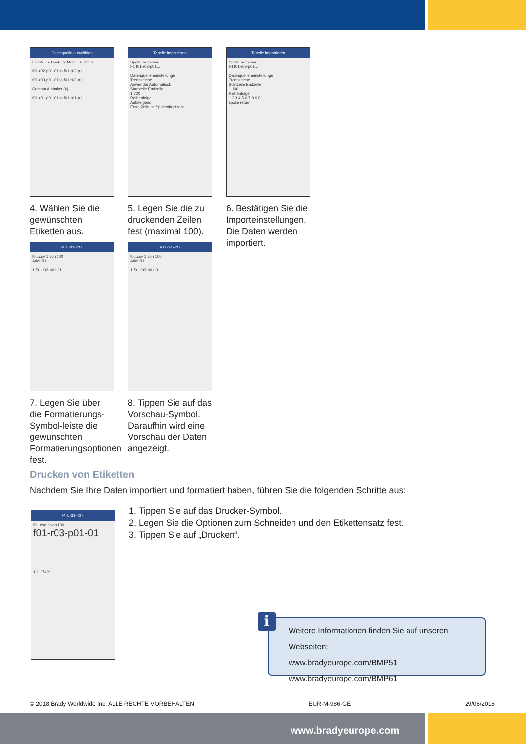Datenquelle auswählen
LinkW... > Brad... > Medi... > Cat 5...
f01-r02-p01-01 to f01-r02-p1...
f01-r03-p01-01 to f01-r03-p1...
Custom Alphabet (4)
f01-r01-p01-01 to f01-r01-p1...
4. Wählen Sie die gewünschten Etiketten aus.
Tabelle importieren
Spalte Vorschau
F1 f01-r03-p01...
Datenquelleneinstellunge
Trennzeiche
Anwender Automatisch
Startzeile Endzeile
1 720
Reihenfolge
Aufsteigend
Erste Zeile ist Spaltenkopfzeile
5. Legen Sie die zu druckenden Zeilen fest (maximal 100).
Tabelle importieren
Spalte Vorschau
F1 f01-r03-p01...
Datenquelleneinstellunge
Trennzeiche
Startzeile Endzeile
1 100
Reihenfolge
1 2 3 4 5 6 7 8 9 0
spatie return
6. Bestätigen Sie die Importeinstellungen. Die Daten werden importiert.
PTL-31-427
f0...csv 1 von 100
Arial B I
1 f01-r03-p01-01
7. Legen Sie über die Formatierungs-Symbol-leiste die gewünschten Formatierungsoptionen fest.
PTL-31-427
f0...csv 1 von 100
Arial B I
1 f01-r03-p01-01
8. Tippen Sie auf das Vorschau-Symbol. Daraufhin wird eine Vorschau der Daten angezeigt.
Drucken von Etiketten
Nachdem Sie Ihre Daten importiert und formatiert haben, führen Sie die folgenden Schritte aus:
PTL-31-427
f0...csv 1 von 100
f01-r03-p01-01
1:1 174%
1. Tippen Sie auf das Drucker-Symbol.
2. Legen Sie die Optionen zum Schneiden und den Etikettensatz fest.
3. Tippen Sie auf „Drucken“.
i
Weitere Informationen finden Sie auf unseren Webseiten:
www.bradyeurope.com/BMP51
www.bradyeurope.com/BMP61
© 2018 Brady Worldwide Inc. ALLE RECHTE VORBEHALTEN EUR-M-986-GE 29/06/2018
www.bradyeurope.com